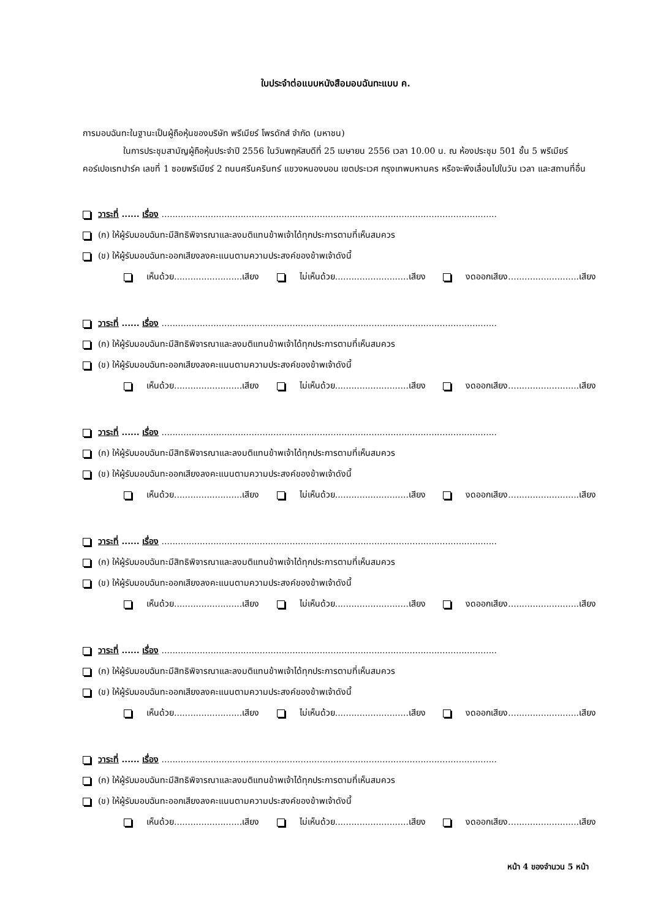ใบประจำต่อแบบหนังสือมอบฉันทะแบบ ค.
การมอบฉันทะในฐานะเป็นผู้ถือหุ้นของบริษัท พรีเมียร์ โพรดักส์ จำกัด (มหาชน)
ในการประชุมสามัญผู้ถือหุ้นประจำปี 2556 ในวันพฤหัสบดีที่ 25 เมษายน 2556 เวลา 10.00 น. ณ ห้องประชุม 501 ชั้น 5 พรีเมียร์คอร์เปอเรทปาร์ค เลขที่ 1 ซอยพรีเมียร์ 2 ถนนศรีนครินทร์ แขวงหนองบอน เขตประเวศ กรุงเทพมหานคร หรือจะพึงเลื่อนไปในวัน เวลา และสถานที่อื่น
วาระที่ ...... เรื่อง ...........................................................................................................................
(ก) ให้ผู้รับมอบฉันทะมีสิทธิพิจารณาและลงมติแทนข้าพเจ้าได้ทุกประการตามที่เห็นสมควร
(ข) ให้ผู้รับมอบฉันทะออกเสียงลงคะแนนตามความประสงค์ของข้าพเจ้าดังนี้
เห็นด้วย.........................เสียง ไม่เห็นด้วย...........................เสียง งดออกเสียง..........................เสียง
วาระที่ ...... เรื่อง ...........................................................................................................................
(ก) ให้ผู้รับมอบฉันทะมีสิทธิพิจารณาและลงมติแทนข้าพเจ้าได้ทุกประการตามที่เห็นสมควร
(ข) ให้ผู้รับมอบฉันทะออกเสียงลงคะแนนตามความประสงค์ของข้าพเจ้าดังนี้
เห็นด้วย.........................เสียง ไม่เห็นด้วย...........................เสียง งดออกเสียง..........................เสียง
วาระที่ ...... เรื่อง ...........................................................................................................................
(ก) ให้ผู้รับมอบฉันทะมีสิทธิพิจารณาและลงมติแทนข้าพเจ้าได้ทุกประการตามที่เห็นสมควร
(ข) ให้ผู้รับมอบฉันทะออกเสียงลงคะแนนตามความประสงค์ของข้าพเจ้าดังนี้
เห็นด้วย.........................เสียง ไม่เห็นด้วย...........................เสียง งดออกเสียง..........................เสียง
วาระที่ ...... เรื่อง ...........................................................................................................................
(ก) ให้ผู้รับมอบฉันทะมีสิทธิพิจารณาและลงมติแทนข้าพเจ้าได้ทุกประการตามที่เห็นสมควร
(ข) ให้ผู้รับมอบฉันทะออกเสียงลงคะแนนตามความประสงค์ของข้าพเจ้าดังนี้
เห็นด้วย.........................เสียง ไม่เห็นด้วย...........................เสียง งดออกเสียง..........................เสียง
วาระที่ ...... เรื่อง ...........................................................................................................................
(ก) ให้ผู้รับมอบฉันทะมีสิทธิพิจารณาและลงมติแทนข้าพเจ้าได้ทุกประการตามที่เห็นสมควร
(ข) ให้ผู้รับมอบฉันทะออกเสียงลงคะแนนตามความประสงค์ของข้าพเจ้าดังนี้
เห็นด้วย.........................เสียง ไม่เห็นด้วย...........................เสียง งดออกเสียง..........................เสียง
วาระที่ ...... เรื่อง ...........................................................................................................................
(ก) ให้ผู้รับมอบฉันทะมีสิทธิพิจารณาและลงมติแทนข้าพเจ้าได้ทุกประการตามที่เห็นสมควร
(ข) ให้ผู้รับมอบฉันทะออกเสียงลงคะแนนตามความประสงค์ของข้าพเจ้าดังนี้
เห็นด้วย.........................เสียง ไม่เห็นด้วย...........................เสียง งดออกเสียง..........................เสียง
หน้า 4 ของจำนวน 5 หน้า